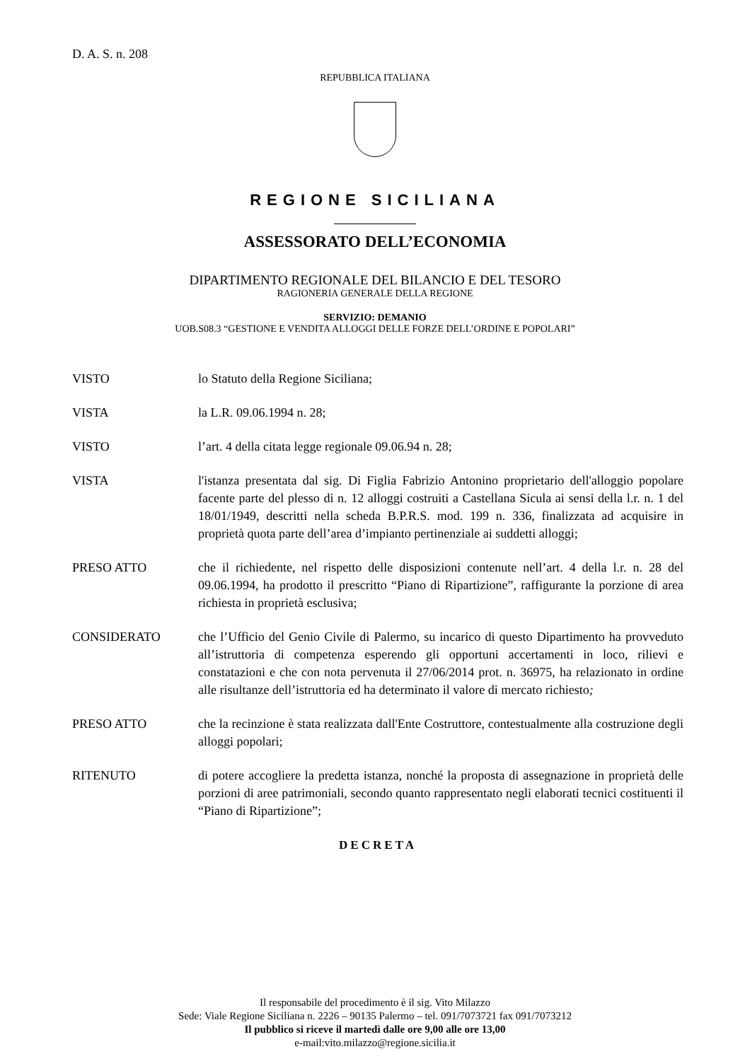D. A. S. n. 208
REPUBBLICA ITALIANA
REGIONE SICILIANA
ASSESSORATO DELL’ECONOMIA
DIPARTIMENTO REGIONALE DEL BILANCIO E DEL TESORO
RAGIONERIA GENERALE DELLA REGIONE
SERVIZIO: DEMANIO
UOB.S08.3 “GESTIONE E VENDITA ALLOGGI DELLE FORZE DELL’ORDINE E POPOLARI”
VISTO lo Statuto della Regione Siciliana;
VISTA la L.R. 09.06.1994 n. 28;
VISTO l’art. 4 della citata legge regionale 09.06.94 n. 28;
VISTA l'istanza presentata dal sig. Di Figlia Fabrizio Antonino proprietario dell'alloggio popolare facente parte del plesso di n. 12 alloggi costruiti a Castellana Sicula ai sensi della l.r. n. 1 del 18/01/1949, descritti nella scheda B.P.R.S. mod. 199 n. 336, finalizzata ad acquisire in proprietà quota parte dell’area d’impianto pertinenziale ai suddetti alloggi;
PRESO ATTO che il richiedente, nel rispetto delle disposizioni contenute nell’art. 4 della l.r. n. 28 del 09.06.1994, ha prodotto il prescritto “Piano di Ripartizione”, raffigurante la porzione di area richiesta in proprietà esclusiva;
CONSIDERATO che l’Ufficio del Genio Civile di Palermo, su incarico di questo Dipartimento ha provveduto all’istruttoria di competenza esperendo gli opportuni accertamenti in loco, rilievi e constatazioni e che con nota pervenuta il 27/06/2014 prot. n. 36975, ha relazionato in ordine alle risultanze dell’istruttoria ed ha determinato il valore di mercato richiesto;
PRESO ATTO che la recinzione è stata realizzata dall'Ente Costruttore, contestualmente alla costruzione degli alloggi popolari;
RITENUTO di potere accogliere la predetta istanza, nonché la proposta di assegnazione in proprietà delle porzioni di aree patrimoniali, secondo quanto rappresentato negli elaborati tecnici costituenti il “Piano di Ripartizione”;
DECRETA
Il responsabile del procedimento è il sig. Vito Milazzo
Sede: Viale Regione Siciliana n. 2226 – 90135 Palermo – tel. 091/7073721 fax 091/7073212
Il pubblico si riceve il martedì dalle ore 9,00 alle ore 13,00
e-mail:vito.milazzo@regione.sicilia.it